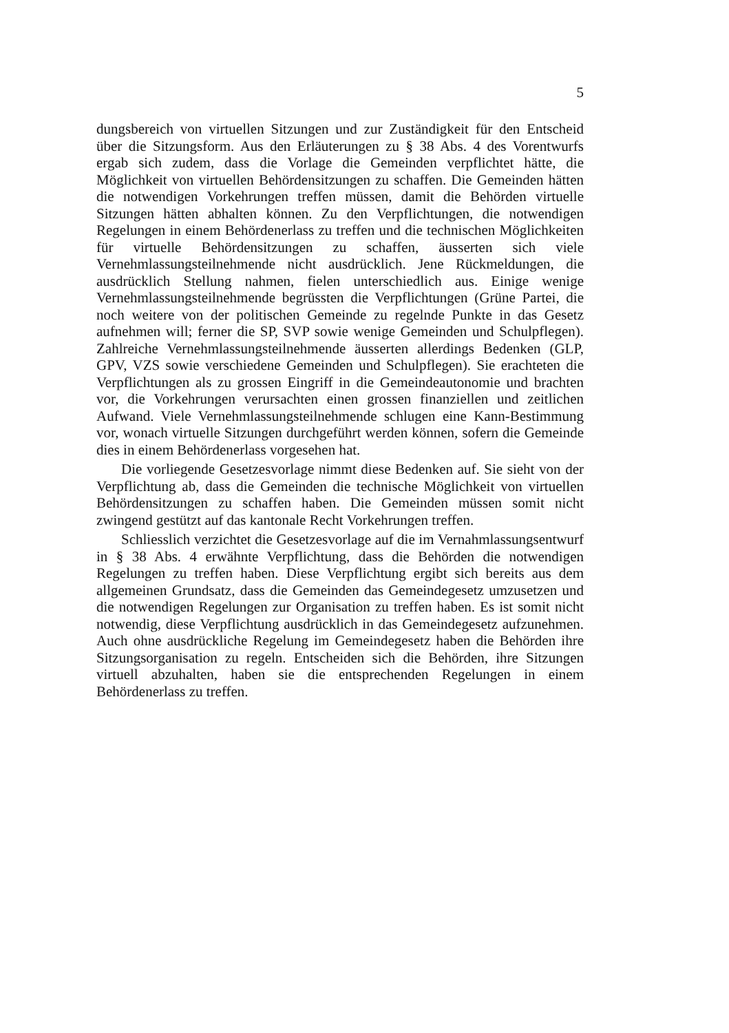5
dungsbereich von virtuellen Sitzungen und zur Zuständigkeit für den Entscheid über die Sitzungsform. Aus den Erläuterungen zu § 38 Abs. 4 des Vorentwurfs ergab sich zudem, dass die Vorlage die Gemeinden verpflichtet hätte, die Möglichkeit von virtuellen Behördensitzungen zu schaffen. Die Gemeinden hätten die notwendigen Vorkehrungen treffen müssen, damit die Behörden virtuelle Sitzungen hätten abhalten können. Zu den Verpflichtungen, die notwendigen Regelungen in einem Behördenerlass zu treffen und die technischen Möglichkeiten für virtuelle Behördensitzungen zu schaffen, äusserten sich viele Vernehmlassungsteilnehmende nicht ausdrücklich. Jene Rückmeldungen, die ausdrücklich Stellung nahmen, fielen unterschiedlich aus. Einige wenige Vernehmlassungsteilnehmende begrüssten die Verpflichtungen (Grüne Partei, die noch weitere von der politischen Gemeinde zu regelnde Punkte in das Gesetz aufnehmen will; ferner die SP, SVP sowie wenige Gemeinden und Schulpflegen). Zahlreiche Vernehmlassungsteilnehmende äusserten allerdings Bedenken (GLP, GPV, VZS sowie verschiedene Gemeinden und Schulpflegen). Sie erachteten die Verpflichtungen als zu grossen Eingriff in die Gemeindeautonomie und brachten vor, die Vorkehrungen verursachten einen grossen finanziellen und zeitlichen Aufwand. Viele Vernehmlassungsteilnehmende schlugen eine Kann-Bestimmung vor, wonach virtuelle Sitzungen durchgeführt werden können, sofern die Gemeinde dies in einem Behördenerlass vorgesehen hat.
Die vorliegende Gesetzesvorlage nimmt diese Bedenken auf. Sie sieht von der Verpflichtung ab, dass die Gemeinden die technische Möglichkeit von virtuellen Behördensitzungen zu schaffen haben. Die Gemeinden müssen somit nicht zwingend gestützt auf das kantonale Recht Vorkehrungen treffen.
Schliesslich verzichtet die Gesetzesvorlage auf die im Vernahmlassungsentwurf in § 38 Abs. 4 erwähnte Verpflichtung, dass die Behörden die notwendigen Regelungen zu treffen haben. Diese Verpflichtung ergibt sich bereits aus dem allgemeinen Grundsatz, dass die Gemeinden das Gemeindegesetz umzusetzen und die notwendigen Regelungen zur Organisation zu treffen haben. Es ist somit nicht notwendig, diese Verpflichtung ausdrücklich in das Gemeindegesetz aufzunehmen. Auch ohne ausdrückliche Regelung im Gemeindegesetz haben die Behörden ihre Sitzungsorganisation zu regeln. Entscheiden sich die Behörden, ihre Sitzungen virtuell abzuhalten, haben sie die entsprechenden Regelungen in einem Behördenerlass zu treffen.